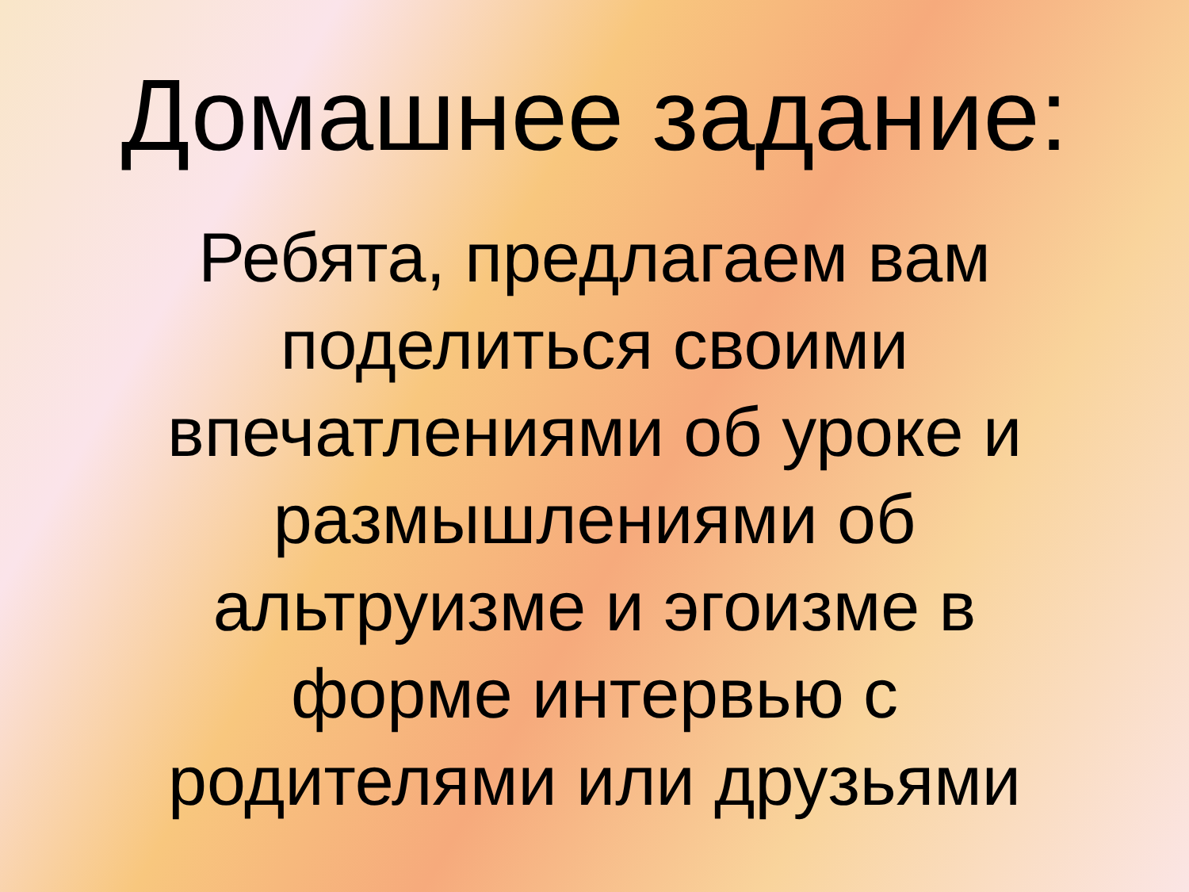Домашнее задание:
Ребята, предлагаем вам
поделиться своими
впечатлениями об уроке и
размышлениями об
альтруизме и эгоизме в
форме интервью с
родителями или друзьями